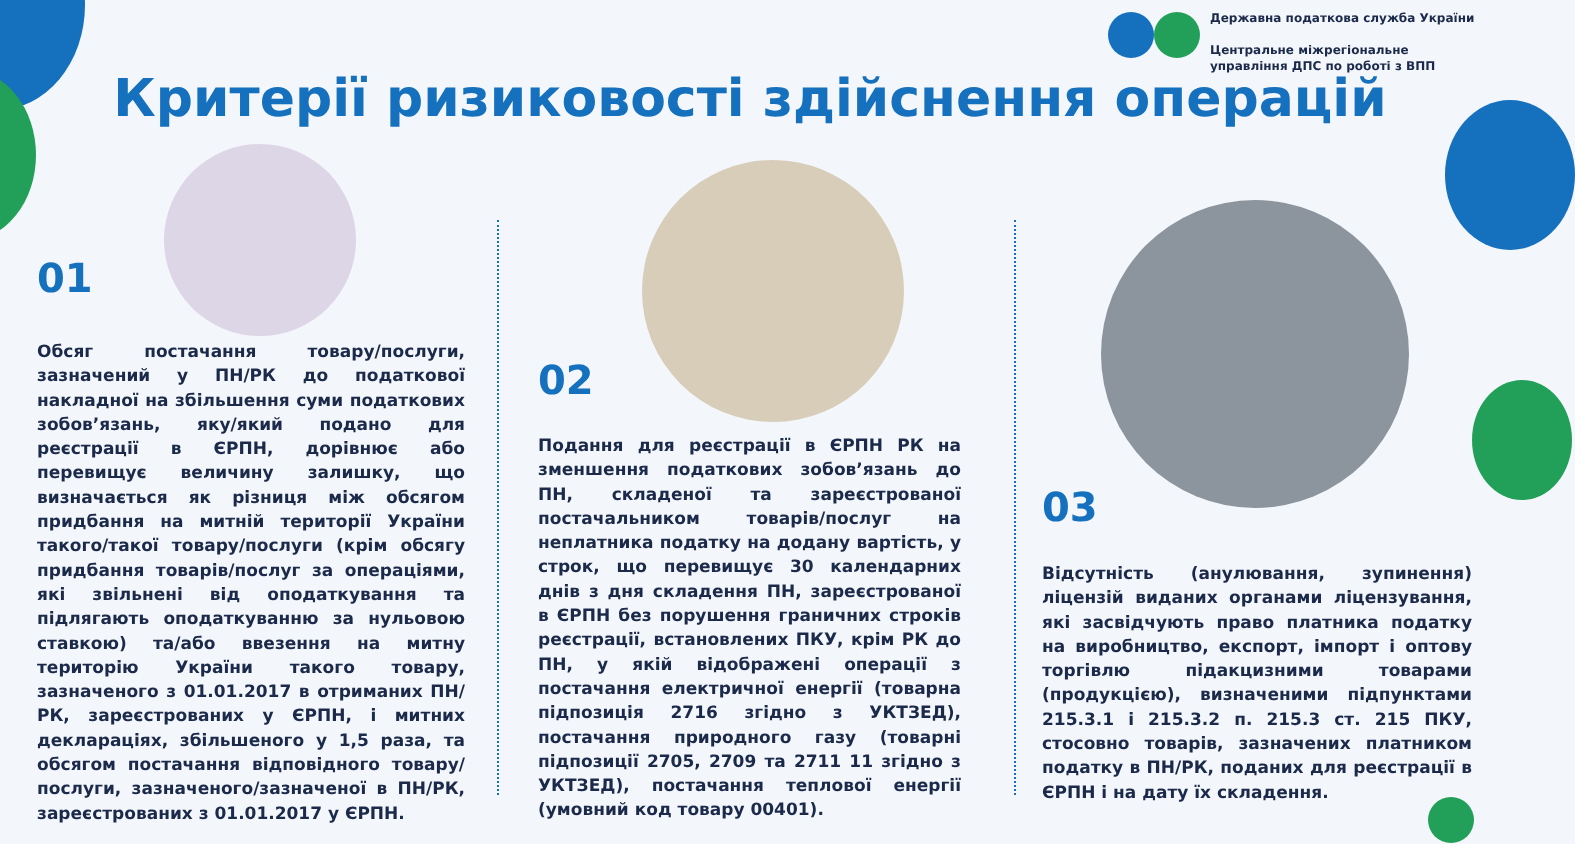Державна податкова служба України
Центральне міжрегіональне
управління ДПС по роботі з ВПП
Критерії ризиковості здійснення операцій
01
02
03
Обсяг постачання товару/послуги, зазначений у ПН/РК до податкової накладної на збільшення суми податкових зобов’язань, яку/який подано для реєстрації в ЄРПН, дорівнює або перевищує величину залишку, що визначається як різниця між обсягом придбання на митній території України такого/такої товару/послуги (крім обсягу придбання товарів/послуг за операціями, які звільнені від оподаткування та підлягають оподаткуванню за нульовою ставкою) та/або ввезення на митну територію України такого товару, зазначеного з 01.01.2017 в отриманих ПН/РК, зареєстрованих у ЄРПН, і митних деклараціях, збільшеного у 1,5 раза, та обсягом постачання відповідного товару/послуги, зазначеного/зазначеної в ПН/РК, зареєстрованих з 01.01.2017 у ЄРПН.
Подання для реєстрації в ЄРПН РК на зменшення податкових зобов’язань до ПН, складеної та зареєстрованої постачальником товарів/послуг на неплатника податку на додану вартість, у строк, що перевищує 30 календарних днів з дня складення ПН, зареєстрованої в ЄРПН без порушення граничних строків реєстрації, встановлених ПКУ, крім РК до ПН, у якій відображені операції з постачання електричної енергії (товарна підпозиція 2716 згідно з УКТЗЕД), постачання природного газу (товарні підпозиції 2705, 2709 та 2711 11 згідно з УКТЗЕД), постачання теплової енергії (умовний код товару 00401).
Відсутність (анулювання, зупинення) ліцензій виданих органами ліцензування, які засвідчують право платника податку на виробництво, експорт, імпорт і оптову торгівлю підакцизними товарами (продукцією), визначеними підпунктами 215.3.1 і 215.3.2 п. 215.3 ст. 215 ПКУ, стосовно товарів, зазначених платником податку в ПН/РК, поданих для реєстрації в ЄРПН і на дату їх складення.